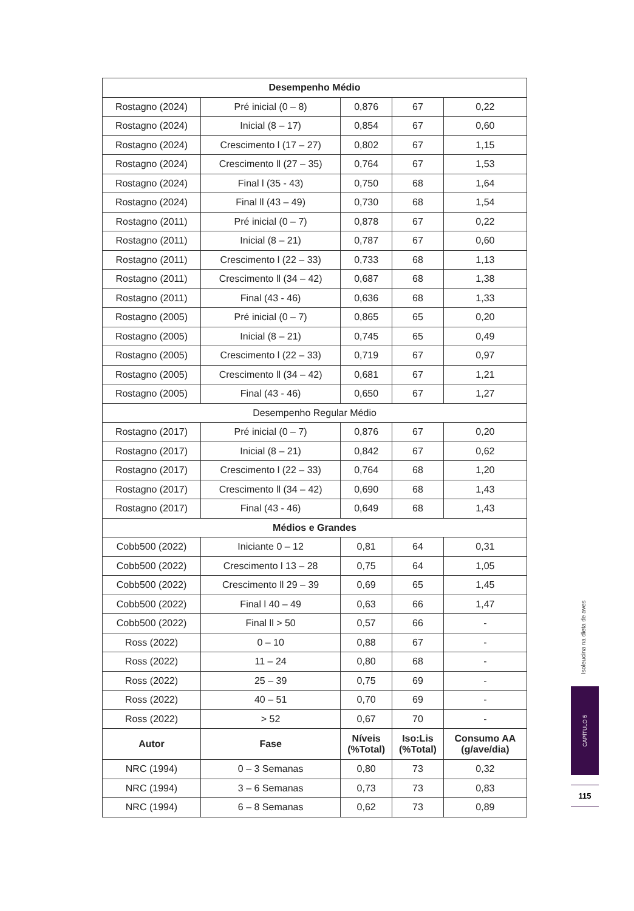| Desempenho Médio | | | | |
| --- | --- | --- | --- | --- |
| Rostagno (2024) | Pré inicial (0 – 8) | 0,876 | 67 | 0,22 |
| Rostagno (2024) | Inicial (8 – 17) | 0,854 | 67 | 0,60 |
| Rostagno (2024) | Crescimento l (17 – 27) | 0,802 | 67 | 1,15 |
| Rostagno (2024) | Crescimento ll (27 – 35) | 0,764 | 67 | 1,53 |
| Rostagno (2024) | Final l (35 - 43) | 0,750 | 68 | 1,64 |
| Rostagno (2024) | Final ll (43 – 49) | 0,730 | 68 | 1,54 |
| Rostagno (2011) | Pré inicial (0 – 7) | 0,878 | 67 | 0,22 |
| Rostagno (2011) | Inicial (8 – 21) | 0,787 | 67 | 0,60 |
| Rostagno (2011) | Crescimento l (22 – 33) | 0,733 | 68 | 1,13 |
| Rostagno (2011) | Crescimento ll (34 – 42) | 0,687 | 68 | 1,38 |
| Rostagno (2011) | Final (43 - 46) | 0,636 | 68 | 1,33 |
| Rostagno (2005) | Pré inicial (0 – 7) | 0,865 | 65 | 0,20 |
| Rostagno (2005) | Inicial (8 – 21) | 0,745 | 65 | 0,49 |
| Rostagno (2005) | Crescimento l (22 – 33) | 0,719 | 67 | 0,97 |
| Rostagno (2005) | Crescimento ll (34 – 42) | 0,681 | 67 | 1,21 |
| Rostagno (2005) | Final (43 - 46) | 0,650 | 67 | 1,27 |
| Desempenho Regular Médio | | | | |
| Rostagno (2017) | Pré inicial (0 – 7) | 0,876 | 67 | 0,20 |
| Rostagno (2017) | Inicial (8 – 21) | 0,842 | 67 | 0,62 |
| Rostagno (2017) | Crescimento l (22 – 33) | 0,764 | 68 | 1,20 |
| Rostagno (2017) | Crescimento ll (34 – 42) | 0,690 | 68 | 1,43 |
| Rostagno (2017) | Final (43 - 46) | 0,649 | 68 | 1,43 |
| Médios e Grandes | | | | |
| Cobb500 (2022) | Iniciante 0 – 12 | 0,81 | 64 | 0,31 |
| Cobb500 (2022) | Crescimento l 13 – 28 | 0,75 | 64 | 1,05 |
| Cobb500 (2022) | Crescimento ll 29 – 39 | 0,69 | 65 | 1,45 |
| Cobb500 (2022) | Final l 40 – 49 | 0,63 | 66 | 1,47 |
| Cobb500 (2022) | Final ll > 50 | 0,57 | 66 | - |
| Ross (2022) | 0 – 10 | 0,88 | 67 | - |
| Ross (2022) | 11 – 24 | 0,80 | 68 | - |
| Ross (2022) | 25 – 39 | 0,75 | 69 | - |
| Ross (2022) | 40 – 51 | 0,70 | 69 | - |
| Ross (2022) | > 52 | 0,67 | 70 | - |
| Autor | Fase | Níveis (%Total) | Iso:Lis (%Total) | Consumo AA (g/ave/dia) |
| NRC (1994) | 0 – 3 Semanas | 0,80 | 73 | 0,32 |
| NRC (1994) | 3 – 6 Semanas | 0,73 | 73 | 0,83 |
| NRC (1994) | 6 – 8 Semanas | 0,62 | 73 | 0,89 |
Isoleucina na dieta de aves
CAPÍTULO 5
115